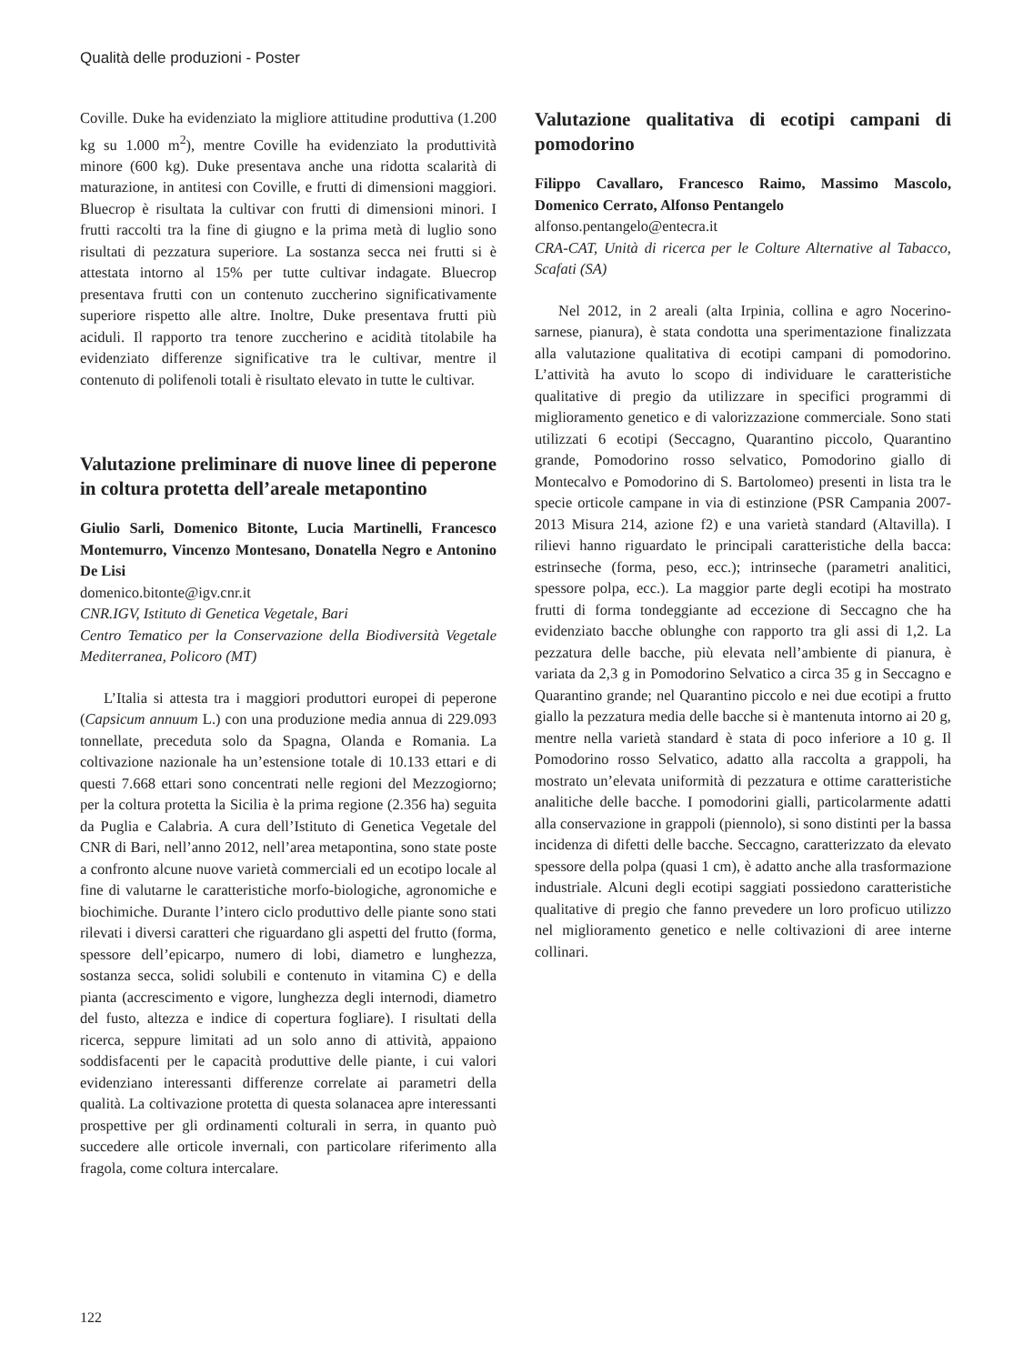Qualità delle produzioni - Poster
Coville. Duke ha evidenziato la migliore attitudine produttiva (1.200 kg su 1.000 m<sup>2</sup>), mentre Coville ha evidenziato la produttività minore (600 kg). Duke presentava anche una ridotta scalarità di maturazione, in antitesi con Coville, e frutti di dimensioni maggiori. Bluecrop è risultata la cultivar con frutti di dimensioni minori. I frutti raccolti tra la fine di giugno e la prima metà di luglio sono risultati di pezzatura superiore. La sostanza secca nei frutti si è attestata intorno al 15% per tutte cultivar indagate. Bluecrop presentava frutti con un contenuto zuccherino significativamente superiore rispetto alle altre. Inoltre, Duke presentava frutti più aciduli. Il rapporto tra tenore zuccherino e acidità titolabile ha evidenziato differenze significative tra le cultivar, mentre il contenuto di polifenoli totali è risultato elevato in tutte le cultivar.
Valutazione preliminare di nuove linee di peperone in coltura protetta dell’areale metapontino
Giulio Sarli, Domenico Bitonte, Lucia Martinelli, Francesco Montemurro, Vincenzo Montesano, Donatella Negro e Antonino De Lisi
domenico.bitonte@igv.cnr.it
CNR.IGV, Istituto di Genetica Vegetale, Bari
Centro Tematico per la Conservazione della Biodiversità Vegetale Mediterranea, Policoro (MT)
L’Italia si attesta tra i maggiori produttori europei di peperone (Capsicum annuum L.) con una produzione media annua di 229.093 tonnellate, preceduta solo da Spagna, Olanda e Romania. La coltivazione nazionale ha un’estensione totale di 10.133 ettari e di questi 7.668 ettari sono concentrati nelle regioni del Mezzogiorno; per la coltura protetta la Sicilia è la prima regione (2.356 ha) seguita da Puglia e Calabria. A cura dell’Istituto di Genetica Vegetale del CNR di Bari, nell’anno 2012, nell’area metapontina, sono state poste a confronto alcune nuove varietà commerciali ed un ecotipo locale al fine di valutarne le caratteristiche morfo-biologiche, agronomiche e biochimiche. Durante l’intero ciclo produttivo delle piante sono stati rilevati i diversi caratteri che riguardano gli aspetti del frutto (forma, spessore dell’epicarpo, numero di lobi, diametro e lunghezza, sostanza secca, solidi solubili e contenuto in vitamina C) e della pianta (accrescimento e vigore, lunghezza degli internodi, diametro del fusto, altezza e indice di copertura fogliare). I risultati della ricerca, seppure limitati ad un solo anno di attività, appaiono soddisfacenti per le capacità produttive delle piante, i cui valori evidenziano interessanti differenze correlate ai parametri della qualità. La coltivazione protetta di questa solanacea apre interessanti prospettive per gli ordinamenti colturali in serra, in quanto può succedere alle orticole invernali, con particolare riferimento alla fragola, come coltura intercalare.
Valutazione qualitativa di ecotipi campani di pomodorino
Filippo Cavallaro, Francesco Raimo, Massimo Mascolo, Domenico Cerrato, Alfonso Pentangelo
alfonso.pentangelo@entecra.it
CRA-CAT, Unità di ricerca per le Colture Alternative al Tabacco, Scafati (SA)
Nel 2012, in 2 areali (alta Irpinia, collina e agro Nocerino-sarnese, pianura), è stata condotta una sperimentazione finalizzata alla valutazione qualitativa di ecotipi campani di pomodorino. L’attività ha avuto lo scopo di individuare le caratteristiche qualitative di pregio da utilizzare in specifici programmi di miglioramento genetico e di valorizzazione commerciale. Sono stati utilizzati 6 ecotipi (Seccagno, Quarantino piccolo, Quarantino grande, Pomodorino rosso selvatico, Pomodorino giallo di Montecalvo e Pomodorino di S. Bartolomeo) presenti in lista tra le specie orticole campane in via di estinzione (PSR Campania 2007-2013 Misura 214, azione f2) e una varietà standard (Altavilla). I rilievi hanno riguardato le principali caratteristiche della bacca: estrinseche (forma, peso, ecc.); intrinseche (parametri analitici, spessore polpa, ecc.). La maggior parte degli ecotipi ha mostrato frutti di forma tondeggiante ad eccezione di Seccagno che ha evidenziato bacche oblunghe con rapporto tra gli assi di 1,2. La pezzatura delle bacche, più elevata nell’ambiente di pianura, è variata da 2,3 g in Pomodorino Selvatico a circa 35 g in Seccagno e Quarantino grande; nel Quarantino piccolo e nei due ecotipi a frutto giallo la pezzatura media delle bacche si è mantenuta intorno ai 20 g, mentre nella varietà standard è stata di poco inferiore a 10 g. Il Pomodorino rosso Selvatico, adatto alla raccolta a grappoli, ha mostrato un’elevata uniformità di pezzatura e ottime caratteristiche analitiche delle bacche. I pomodorini gialli, particolarmente adatti alla conservazione in grappoli (piennolo), si sono distinti per la bassa incidenza di difetti delle bacche. Seccagno, caratterizzato da elevato spessore della polpa (quasi 1 cm), è adatto anche alla trasformazione industriale. Alcuni degli ecotipi saggiati possiedono caratteristiche qualitative di pregio che fanno prevedere un loro proficuo utilizzo nel miglioramento genetico e nelle coltivazioni di aree interne collinari.
122